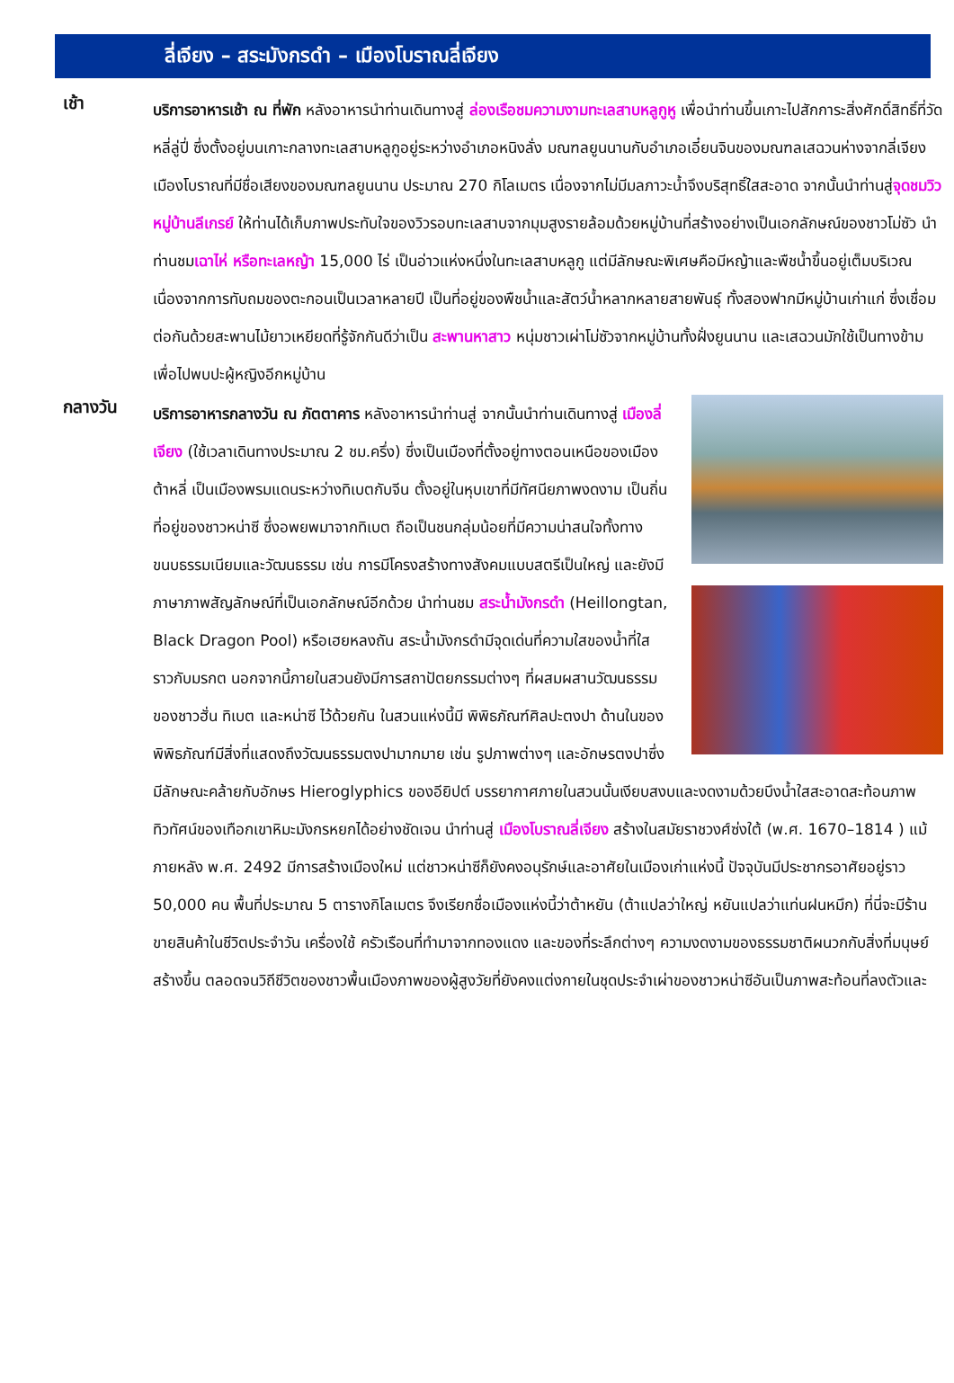ลี่เจียง – สระมังกรดำ – เมืองโบราณลี่เจียง
เช้า
บริการอาหารเช้า ณ ที่พัก หลังอาหารนำท่านเดินทางสู่ ล่องเรือชมความงามทะเลสาบหลูกูหู เพื่อนำท่านขึ้นเกาะไปสักการะสิ่งศักดิ์สิทธิ์ที่วัดหลี่ลู่ปี่ ซึ่งตั้งอยู่บนเกาะกลางทะเลสาบหลูกูอยู่ระหว่างอำเภอหนิงลั่ง มณฑลยูนนานกับอำเภอเอี๋ยนจินของมณฑลเสฉวนห่างจากลี่เจียงเมืองโบราณที่มีชื่อเสียงของมณฑลยูนนาน ประมาณ 270 กิโลเมตร เนื่องจากไม่มีมลภาวะน้ำจึงบริสุทธิ์ใสสะอาด จากนั้นนำท่านสู่จุดชมวิวหมู่บ้านลีเกรย์ ให้ท่านได้เก็บภาพประทับใจของวิวรอบทะเลสาบจากมุมสูงรายล้อมด้วยหมู่บ้านที่สร้างอย่างเป็นเอกลักษณ์ของชาวโม่ซัว นำท่านชมเฉาไห่ หรือทะเลหญ้า 15,000 ไร่ เป็นอ่าวแห่งหนึ่งในทะเลสาบหลูกู แต่มีลักษณะพิเศษคือมีหญ้าและพืชน้ำขึ้นอยู่เต็มบริเวณ เนื่องจากการทับถมของตะกอนเป็นเวลาหลายปี เป็นที่อยู่ของพืชน้ำและสัตว์น้ำหลากหลายสายพันธุ์ ทั้งสองฟากมีหมู่บ้านเก่าแก่ ซึ่งเชื่อมต่อกันด้วยสะพานไม้ยาวเหยียดที่รู้จักกันดีว่าเป็น สะพานหาสาว หนุ่มชาวเผ่าโม่ซัวจากหมู่บ้านทั้งฝั่งยูนนาน และเสฉวนมักใช้เป็นทางข้ามเพื่อไปพบปะผู้หญิงอีกหมู่บ้าน
กลางวัน
บริการอาหารกลางวัน ณ ภัตตาคาร หลังอาหารนำท่านสู่ จากนั้นนำท่านเดินทางสู่ เมืองลี่เจียง (ใช้เวลาเดินทางประมาณ 2 ชม.ครึ่ง) ซึ่งเป็นเมืองที่ตั้งอยู่ทางตอนเหนือของเมืองต้าหลี่ เป็นเมืองพรมแดนระหว่างทิเบตกับจีน ตั้งอยู่ในหุบเขาที่มีทัศนียภาพงดงาม เป็นถิ่นที่อยู่ของชาวหน่าซี ซึ่งอพยพมาจากทิเบต ถือเป็นชนกลุ่มน้อยที่มีความน่าสนใจทั้งทางขนบธรรมเนียมและวัฒนธรรม เช่น การมีโครงสร้างทางสังคมแบบสตรีเป็นใหญ่ และยังมีภาษาภาพสัญลักษณ์ที่เป็นเอกลักษณ์อีกด้วย นำท่านชม สระน้ำมังกรดำ (Heillongtan, Black Dragon Pool) หรือเฮยหลงถัน สระน้ำมังกรดำมีจุดเด่นที่ความใสของน้ำที่ใสราวกับมรกต นอกจากนี้ภายในสวนยังมีการสถาปัตยกรรมต่างๆ ที่ผสมผสานวัฒนธรรมของชาวฮั่น ทิเบต และหน่าซี ไว้ด้วยกัน ในสวนแห่งนี้มี พิพิธภัณฑ์ศิลปะตงปา ด้านในของพิพิธภัณฑ์มีสิ่งที่แสดงถึงวัฒนธรรมตงปามากมาย เช่น รูปภาพต่างๆ และอักษรตงปาซึ่งมีลักษณะคล้ายกับอักษร Hieroglyphics ของอียิปต์ บรรยากาศภายในสวนนั้นเงียบสงบและงดงามด้วยบึงน้ำใสสะอาดสะท้อนภาพทิวทัศน์ของเทือกเขาหิมะมังกรหยกได้อย่างชัดเจน นำท่านสู่ เมืองโบราณลี่เจียง สร้างในสมัยราชวงศ์ซ่งใต้ (พ.ศ. 1670–1814 ) แม้ภายหลัง พ.ศ. 2492 มีการสร้างเมืองใหม่ แต่ชาวหน่าซีก็ยังคงอนุรักษ์และอาศัยในเมืองเก่าแห่งนี้ ปัจจุบันมีประชากรอาศัยอยู่ราว 50,000 คน พื้นที่ประมาณ 5 ตารางกิโลเมตร จึงเรียกชื่อเมืองแห่งนี้ว่าต้าหยัน (ต้าแปลว่าใหญ่ หยันแปลว่าแท่นฝนหมึก) ที่นี่จะมีร้านขายสินค้าในชีวิตประจำวัน เครื่องใช้ ครัวเรือนที่ทำมาจากทองแดง และของที่ระลึกต่างๆ ความงดงามของธรรมชาติผนวกกับสิ่งที่มนุษย์สร้างขึ้น ตลอดจนวิถีชีวิตของชาวพื้นเมืองภาพของผู้สูงวัยที่ยังคงแต่งกายในชุดประจำเผ่าของชาวหน่าซีอันเป็นภาพสะท้อนที่ลงตัวและ